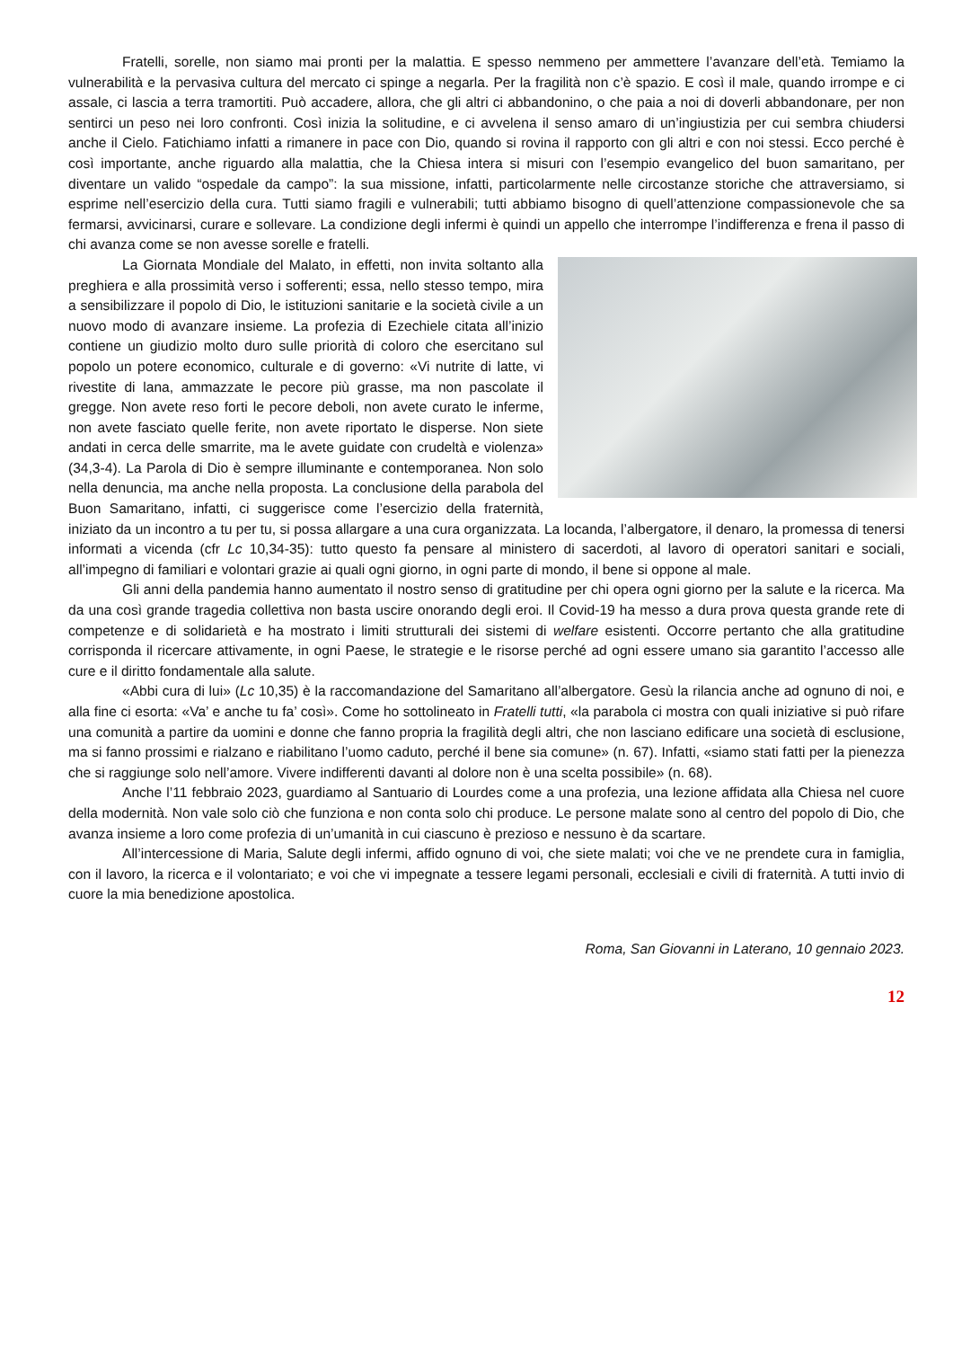Fratelli, sorelle, non siamo mai pronti per la malattia. E spesso nemmeno per ammettere l’avanzare dell’età. Temiamo la vulnerabilità e la pervasiva cultura del mercato ci spinge a negarla. Per la fragilità non c’è spazio. E così il male, quando irrompe e ci assale, ci lascia a terra tramortiti. Può accadere, allora, che gli altri ci abbandonino, o che paia a noi di doverli abbandonare, per non sentirci un peso nei loro confronti. Così inizia la solitudine, e ci avvelena il senso amaro di un’ingiustizia per cui sembra chiudersi anche il Cielo. Fatichiamo infatti a rimanere in pace con Dio, quando si rovina il rapporto con gli altri e con noi stessi. Ecco perché è così importante, anche riguardo alla malattia, che la Chiesa intera si misuri con l’esempio evangelico del buon samaritano, per diventare un valido “ospedale da campo”: la sua missione, infatti, particolarmente nelle circostanze storiche che attraversiamo, si esprime nell’esercizio della cura. Tutti siamo fragili e vulnerabili; tutti abbiamo bisogno di quell’attenzione compassionevole che sa fermarsi, avvicinarsi, curare e sollevare. La condizione degli infermi è quindi un appello che interrompe l’indifferenza e frena il passo di chi avanza come se non avesse sorelle e fratelli.
La Giornata Mondiale del Malato, in effetti, non invita soltanto alla preghiera e alla prossimità verso i sofferenti; essa, nello stesso tempo, mira a sensibilizzare il popolo di Dio, le istituzioni sanitarie e la società civile a un nuovo modo di avanzare insieme. La profezia di Ezechiele citata all’inizio contiene un giudizio molto duro sulle priorità di coloro che esercitano sul popolo un potere economico, culturale e di governo: «Vi nutrite di latte, vi rivestite di lana, ammazzate le pecore più grasse, ma non pascolate il gregge. Non avete reso forti le pecore deboli, non avete curato le inferme, non avete fasciato quelle ferite, non avete riportato le disperse. Non siete andati in cerca delle smarrite, ma le avete guidate con crudeltà e violenza» (34,3-4). La Parola di Dio è sempre illuminante e contemporanea. Non solo nella denuncia, ma anche nella proposta. La conclusione della parabola del Buon Samaritano, infatti, ci suggerisce come l’esercizio della fraternità, iniziato da un incontro a tu per tu, si possa allargare a una cura organizzata. La locanda, l’albergatore, il denaro, la promessa di tenersi informati a vicenda (cfr Lc 10,34-35): tutto questo fa pensare al ministero di sacerdoti, al lavoro di operatori sanitari e sociali, all’impegno di familiari e volontari grazie ai quali ogni giorno, in ogni parte di mondo, il bene si oppone al male.
Gli anni della pandemia hanno aumentato il nostro senso di gratitudine per chi opera ogni giorno per la salute e la ricerca. Ma da una così grande tragedia collettiva non basta uscire onorando degli eroi. Il Covid-19 ha messo a dura prova questa grande rete di competenze e di solidarietà e ha mostrato i limiti strutturali dei sistemi di welfare esistenti. Occorre pertanto che alla gratitudine corrisponda il ricercare attivamente, in ogni Paese, le strategie e le risorse perché ad ogni essere umano sia garantito l’accesso alle cure e il diritto fondamentale alla salute.
«Abbi cura di lui» (Lc 10,35) è la raccomandazione del Samaritano all’albergatore. Gesù la rilancia anche ad ognuno di noi, e alla fine ci esorta: «Va’ e anche tu fa’ così». Come ho sottolineato in Fratelli tutti, «la parabola ci mostra con quali iniziative si può rifare una comunità a partire da uomini e donne che fanno propria la fragilità degli altri, che non lasciano edificare una società di esclusione, ma si fanno prossimi e rialzano e riabilitano l’uomo caduto, perché il bene sia comune» (n. 67). Infatti, «siamo stati fatti per la pienezza che si raggiunge solo nell’amore. Vivere indifferenti davanti al dolore non è una scelta possibile» (n. 68).
Anche l’11 febbraio 2023, guardiamo al Santuario di Lourdes come a una profezia, una lezione affidata alla Chiesa nel cuore della modernità. Non vale solo ciò che funziona e non conta solo chi produce. Le persone malate sono al centro del popolo di Dio, che avanza insieme a loro come profezia di un’umanità in cui ciascuno è prezioso e nessuno è da scartare.
All’intercessione di Maria, Salute degli infermi, affido ognuno di voi, che siete malati; voi che ve ne prendete cura in famiglia, con il lavoro, la ricerca e il volontariato; e voi che vi impegnate a tessere legami personali, ecclesiali e civili di fraternità. A tutti invio di cuore la mia benedizione apostolica.
Roma, San Giovanni in Laterano, 10 gennaio 2023.
12